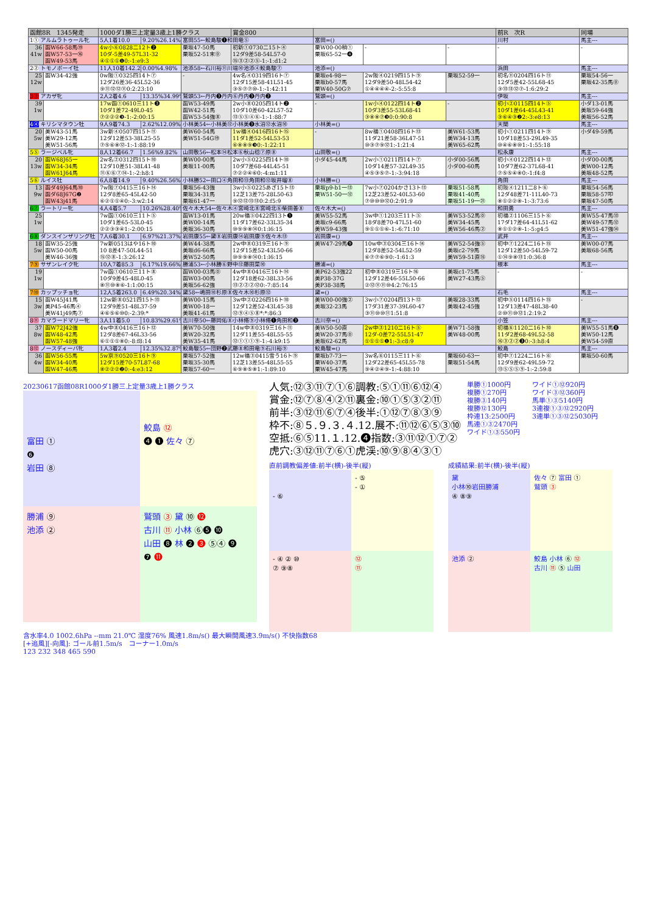| 函館8R 1345発走 | | 1000ダ1勝三上定量3歳上1勝クラス | | | 賞金800 | | | | 前R 次R | 同場 |
| 1① アルムラトゥール牝 | | 5人1着10.0 | 9.20%26.14% | 富田55←鮫島駿❶和田竜⑤ | | 富田=() | | | 川村 | 馬主--- |
| 36 41w | 函W66-58馬⑲ 函W57-53一⑯ 函W49-53馬 | 4w小⑥0828二12ト❷ 10ダ-5差49-57L31-32 ④①①①❶0:-1:e9:3 | | 栗坂47-50馬 栗坂52-51末⓪ | 初新①0730二15ト④ 12ダ9差58-54L57-0 ⑮③②②⑤-1:-1:d1:2 | 栗W00-00稍① 栗坂65-52一❹ | - | - | - | - |
| 2② トモノボーイ牡 | | 11人10着142.2 | 0.00%4.98% | 池添58←石川裕⑪川端⑩池添④鮫島駿⑦ | | 池添=() | | | 浜田 | 馬主--- |
| 25 12w | 函W34-42強 | 0w阪①0325四14ト⑦ 12ダ26差36-45L52-36 ⑨⑪⑫⑫⑪0:2:23:10 | | - | 4w名④0319四16ト⑦ 12ダ15差58-41L51-45 ③⑤⑦⑦⑩-1:-1:42:11 | 栗坂e4-98一 栗坂b0-57馬 栗W40-50G⑦ | 2w阪④0219四15ト⑨ 12ダ9差50-48L54-42 ①④④④④-2:-5:55:8 | 栗坂52-59一 | 初名⑪0204四16ト⑪ 12ダ5差42-55L68-45 ③⑬⑬⑫⑦-1:6:29:2 | 栗坂54-56一 栗坂42-35馬⓪ |
| 3③ アカザ牝 | | 2人2着4.6 | 13.35%34.99% | 鷲頭53←丹内❸丹内⑥丹内❸丹内❷ | | 鷲頭=() | | | 伊坂 | 馬主--- |
| 39 1w | | 17w函①0610三11ト❸ 10ダ1差72-49L0-45 ⑦②②②❸-1:-2:00:15 | | 函W53-49馬 函W42-51馬 函W53-54強⑧ | 2w小⑧0205四14ト❷ 10ダ10差60-42L57-52 ⑬⑤⑤④⑥-1:-1:88:7 | - | 1w小④0122四14ト❷ 10ダ3差55-53L68-41 ③⑧⑧⑦❸0:0:90:8 | - | 初小②0115四14ト⑤ 10ダ1差64-45L43-41 ③⑥④③❷2:-3:e8:13 | 小ダ13-01馬 美坂59-64強 美坂56-52馬 |
| 4④ キリシマタウン牡 | | 9人9着74.3 | 2.62%12.09% | 小林美54←小林美⑫小林美❸水沼⑫水沼⑩ | | 小林美=() | | | 天間 | 馬主--- |
| 20 5w | 美W43-51馬 美W29-12馬 美W51-56馬 | 3w新④0507四15ト⑪ 12ダ12差53-38L25-55 ⑦⑤⑥⑧⑫-1:-1:88:19 | | 美W60-54馬 美W51-54G⑲ | 1w福④0416四16ト⑮ 11ダ1差52-54L53-53 ⑥⑧⑧⑨❸0:-1:22:11 | - | 8w福①0408四16ト⑬ 11ダ21差58-36L47-51 ⑩③⑦⑨⑫1:-1:21:4 | 美W61-53馬 美W34-13馬 美W65-62馬 | 初小①0211四14ト⑨ 10ダ18差53-29L49-35 ⑩④⑥⑧⑩1:-1:55:18 | 小ダ49-59馬 |
| 5⑤ ラージベル牝 | | 8人12着66.7 | 1.56%9.82% | 山田敬56←松本⑭松本⑥秋山稔⑦原⑧ | | 山田敬=() | | | 松永康 | 馬主--- |
| 20 13w | 函W68J65一 函W34-34馬 函W61J64馬 | 2w名②0312四15ト⑩ 12ダ10差51-38L41-48 ⑪⑥⑥⑦⑭-1:-2:h8:1 | | 美W00-00馬 美坂11-00馬 | 2w小⑤0225四14ト⑩ 10ダ7差68-44L45-51 ⑦②②④⑥0:-4:m1:11 | 小ダ45-44馬 | 2w小①0211四14ト⑦ 10ダ14差57-32L49-35 ④⑤③⑤⑦-1:-3:94:18 | 小ダ00-56馬 小ダ00-60馬 | 初小④0122四14ト⑫ 10ダ7差62-37L68-41 ⑦⑤⑤④⑧0:-1:f4:8 | 小ダ00-00馬 美W00-12馬 美坂48-52馬 |
| 5⑥ ルイス牡 | | 6人8着14.9 | 9.40%26.56% | 小林勝52←田口④角田和⑬角田和⑫坂井瑠⑧ | | 小林勝=() | | | 角田 | 馬主--- |
| 13 9w | 函ダ49J64馬⑩ 函ダ68J67G❷ 函W43j41馬 | 7w阪⑦0415三16ト⑭ 12ダ8差65-45L42-50 ⑥②①①④0:-3:w2:14 | | 栗坂56-43強 栗坂34-31馬 栗坂61-47一 | 3w小⑤0225あざ15ト⑬ 12芝13差75-28L50-63 ⑨⑫⑫⑬⑬0:2:f5:9 | 栗坂p9-b1一⑬ 栗W51-50一⑫ | 7w小⑦0204かさ13ト⑬ 12芝23差52-40L53-60 ⑦⑩⑩⑩⑫0:2:91:9 | 栗坂51-58馬 栗坂41-40馬 栗坂51-19一㉑ | 初阪④1211二8ト⑥ 12ダ48差71-11L40-73 ⑧①②②⑧-1:-3:73:6 | 栗坂54-56馬 栗坂58-57叩 栗坂47-50馬 |
| 6⑦ ラートリー牝 | | 4人4着5.7 | 10.26%28.40% | 佐々木大54←佐々木④宮崎北⑧宮崎北⑥柴田善⑧ | | 佐々木大=() | | | 和田勇 | 馬主--- |
| 25 1w | | 7w函①0610三11ト⑤ 10ダ1差65-53L0-45 ②②③③④1:-2:00:15 | | 函W13-01馬 美W00-14馬 美坂36-30馬 | 20w福⑤0422四13ト❶ 11ダ17差62-33L35-34 ⑩⑨⑨⑧⑭0:1:l6:15 | 美W55-52馬 美坂c9-66馬 美W59-43強 | 3w中①1203三11ト⑤ 18ダ8差70-47L51-60 ⑨①①①⑥-1:-6:71:10 | 美W53-52馬⓪ 美W34-45馬 美W56-46馬② | 初福②1106三15ト⑥ 17ダ17差64-41L51-62 ⑧①①②⑧-1:-5:g4:5 | 美W55-47馬⑬ 美W49-57馬⑫ 美W51-47強⑭ |
| 6⑧ ダンスインザリング牡 | | 7人6着30.1 | 6.97%21.37% | 岩田康55←黛⑧岩田康⑭岩田康⑨佐々木⑬ | | 岩田康=() | | | 武井 | 馬主--- |
| 18 5w | 函W35-25強 函W50-00馬 美W46-36強 | 7w新0513はや16ト⑩ 10 8差47-50L44-51 ⑮⑫⑧-1:3:26:12 | | 美W44-38馬 美坂d6-66馬 美W52-50馬 | 2w中⑧0319三16ト⑨ 12ダ15差52-43L50-66 ⑩⑨⑨⑧⑭0:1:l6:15 | 美W47-29馬❾ | 10w中③0304三16ト⑭ 12ダ8差52-54L52-59 ⑥⑦⑦⑥⑨0:-1:61:3 | 美W52-54強⑤ 美坂c2-79馬 美W59-51直⑮ | 初中⑦1224二16ト⑮ 12ダ12差50-54L59-72 ①⑭⑨⑧⑬1:0:36:8 | 美W00-07馬 美坂68-56馬 |
| 7⑨ サザンレイク牝 | | 10人7着85.3 | 6.17%19.66% | 勝浦53←小林勝⑥野中⑫藤田菜⑩ | | 勝浦=() | | | 根本 | 馬主--- |
| 19 1w | | 7w函①0610三11ト⑧ 10ダ9差45-48L0-45 ⑧⑪⑩⑧⑥-1:1:00:15 | | 函W00-03馬⓪ 函W03-00馬 美坂56-62強 | 4w中⑧0416三16ト⑭ 12ダ18差62-38L33-56 ⑬②②②⑫0:-7:85:14 | 美P62-53強22 美P38-37G 美P38-38馬 | 初中⑧0319三16ト⑯ 12ダ12差46-55L50-66 ②⑫⑪⑪⑩4:2:76:15 | 美坂c1-75馬 美W27-43馬⑤ | - | - |
| 7⑩ カップッチョ牝 | | 12人5着263.0 | 6.49%20.34% | 黛58←嶋田⑩杉原⑧佐々木⑩杉原⑫ | | 黛=() | | | 石毛 | 馬主--- |
| 15 3w | 函W45J41馬 美P45-46馬④ 美W41j49馬⑦ | 12w新⑧0521四15ト⑬ 12ダ9差51-48L37-59 ④⑥⑤⑥⑩0:-2:39:* | | 美W00-15馬 美W00-18一 美坂41-61馬 | 3w中②0226四16ト⑩ 12ダ12差52-43L45-38 ⑫⑨④⑤⑧*:*:86:3 | 美W00-00強② 美坂32-23馬 | 3w小⑦0204四13ト⑫ 17ダ31差37-39L60-47 ③⑪⑩⑩⑪1:51:8 | 美坂28-33馬 美坂42-45強 | 初中⑤0114四16ト⑮ 12ダ13差47-48L38-40 ②⑩⑪⑩⑫1:2:19:2 | - |
| 8⑪ カマラードマリー牝 | | 3人11着5.0 | 10.83%29.61% | 古川奈50←藤岡佑⑧小林脩⑨小林脩❶角田和❸ | | 古川奈=() | | | 小笠 | 馬主--- |
| 37 8w | 函W72J42強 函W48-42馬 函W57-48強 | 4w中⑧0416三16ト⑫ 12ダ8差67-46L33-56 ⑥①①①⑧0:-8:f8:14 | | 美W70-50強 美W20-32馬 美W35-41馬 | 14w中⑧0319三16ト⑪ 12ダ11差55-48L55-55 ⑫①①①⑨-1:-4:k9:15 | 美W50-50直 美W20-37馬⓪ 美坂62-62馬 | 2w中③1210二16ト⑤ 12ダ-0差72-55L51-47 ①①①①❶1:-3:c8:9 | 美W71-58強 美W48-00馬 | 初福⑥1120二16ト⑩ 11ダ2差68-49L52-58 ⑯③②②❸0:-3:h8:4 | 美W55-51馬❽ 美W50-12馬 美W54-59直 |
| 8⑫ ノースディーバ牝 | | 1人3着2.4 | 12.35%32.87% | 鮫島駿55←団野❷武藤⑧和田竜⑨石川裕⑨ | | 鮫島駿=() | | | 鮫島 | 馬主--- |
| 36 4w | 函W56-55馬 函W34-40馬 函W47-46馬 | 5w京⑨0520三16ト⑨ 12ダ15差70-57L87-68 ⑧②②②❷0:-4:e3:12 | | 栗坂57-52強 栗坂35-30馬 栗坂57-60一 | 12w福③0415雪う16ト⑨ 12芝13差55-48L55-55 ⑥⑨⑧⑤⑧1:-1:89:10 | 栗坂b7-73一 栗W40-37馬 栗W45-47馬 | 3w名⑥0115三11ト⑥ 12ダ22差65-45L55-78 ⑨④②④⑨-1:-4:88:10 | 栗坂60-63一 栗坂51-54馬 | 初中⑦1224二16ト⑥ 12ダ9差62-49L59-72 ⑬⑤⑤⑤⑨-1:-2:59:8 | 栗坂50-60馬 |
20230617函館08R1000ダ1勝三上定量3歳上1勝クラス
富田 ①
❻
岩田 ⑧
鮫島 ⑫
❹ ❶ 佐々 ⑦
勝浦 ⑨
池添 ②
鷲頭 ③ 黛 ⑩ ⓬
古川 ⑪ 小林 ⑥❺ ❿
山田 ❽ 林 ❷ ❸ ⑤④ ❾
❼ ⓫
人気:⑫③⑪⑦①⑥調教:⑤①⑪⑥⑫④
賞金:⑫⑦⑧④②⑪裏金:⑩①⑤③②⑪
前半:③⑫⑪⑥⑦④後半:①⑫⑦⑧③⑨
枠不:⑧５.９.３.４.12.展不:⑪⑫⑥⑤③⑩
空抵:⑥⑤11.１.12.❹指数:③⑪⑫①⑦②
虎穴:③⑫⑪⑦⑥①虎渓:⑩⑨⑧④③①
単勝①1000円
複勝①270円
複勝③140円
複勝⑫130円
枠連13:2500円
馬連①③2470円
ワイド①③550円
ワイド①⑫920円
ワイド③⑫360円
馬単①③5140円
3連複①③⑫2920円
3連単①③⑫25030円
直前調教偏差値:前半(横)-後半(縦)
- ⑥
- ⑤
- ①
- ④ ② ⑩
⑦ ⑨⑧
⑫
⑪
成績結果:前半(横)-後半(縦)
黛
小林⑩岩田勝浦
④ ⑧⑨
佐々 ⑦ 富田 ①
鷲頭 ③
池添 ②
鮫島 小林 ⑥ ⑫
古川 ⑪ ⑤ 山田
含水率4.0 1002.6hPa --mm 21.0℃ 湿度76% 風速1.8m/s() 最大瞬間風速3.9m/s() 不快指数68
[+追風][-向風]: ゴール前1.5m/s　コーナー1.0m/s
123 232 348 465 590